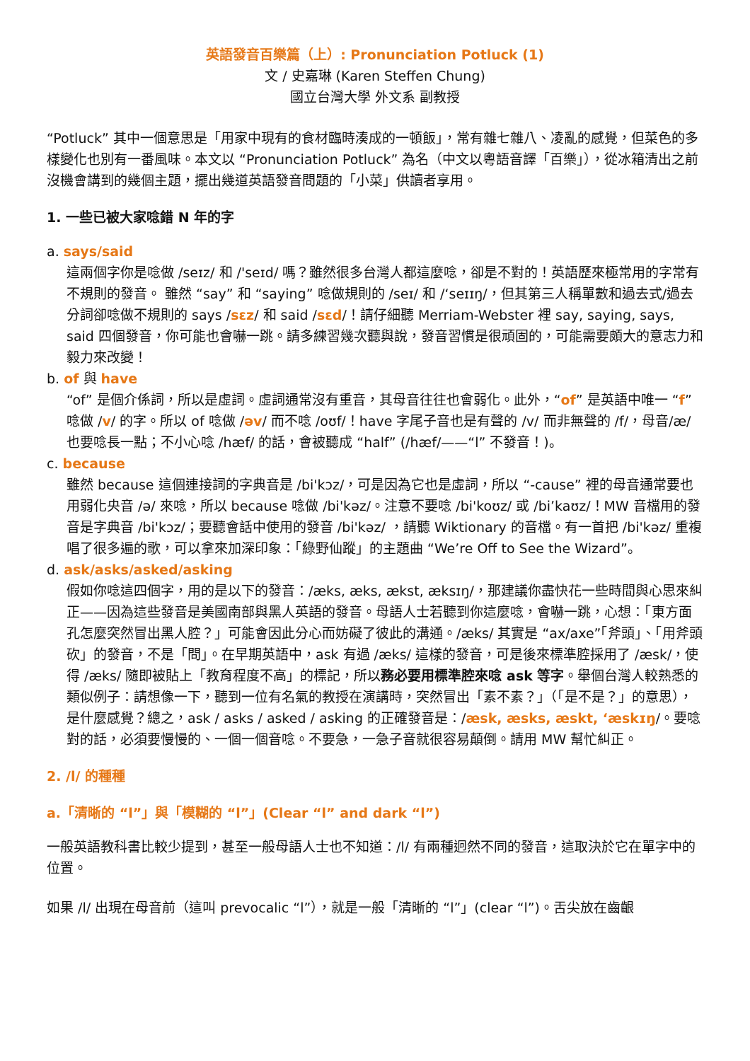英語發音百樂篇（上）: Pronunciation Potluck (1)
文 / 史嘉琳 (Karen Steffen Chung)
國立台灣大學 外文系 副教授
“Potluck” 其中一個意思是「用家中現有的食材臨時湊成的一頓飯」，常有雜七雜八、凌亂的感覺，但菜色的多樣變化也別有一番風味。本文以 “Pronunciation Potluck” 為名（中文以粵語音譯「百樂」），從冰箱清出之前沒機會講到的幾個主題，擺出幾道英語發音問題的「小菜」供讀者享用。
1. 一些已被大家唸錯 N 年的字
a. says/said
這兩個字你是唸做 /seɪz/ 和 /'seɪd/ 嗎？雖然很多台灣人都這麼唸，卻是不對的！英語歷來極常用的字常有不規則的發音。 雖然 “say” 和 “saying” 唸做規則的 /seɪ/ 和 /‘seɪɪŋ/，但其第三人稱單數和過去式/過去分詞卻唸做不規則的 says /sɛz/ 和 said /sɛd/！請仔細聽 Merriam-Webster 裡 say, saying, says, said 四個發音，你可能也會嚇一跳。請多練習幾次聽與說，發音習慣是很頑固的，可能需要頗大的意志力和毅力來改變！
b. of 與 have
“of” 是個介係詞，所以是虛詞。虛詞通常沒有重音，其母音往往也會弱化。此外，“of” 是英語中唯一 “f”唸做 /v/ 的字。所以 of 唸做 /əv/ 而不唸 /oʊf/！have 字尾子音也是有聲的 /v/ 而非無聲的 /f/，母音/æ/也要唸長一點；不小心唸 /hæf/ 的話，會被聽成 “half” (/hæf/——“l” 不發音！)。
c. because
雖然 because 這個連接詞的字典音是 /bi'kɔz/，可是因為它也是虛詞，所以 “-cause” 裡的母音通常要也用弱化央音 /ə/ 來唸，所以 because 唸做 /bi'kəz/。注意不要唸 /bi'koʊz/ 或 /bi’kaʊz/！MW 音檔用的發音是字典音 /bi'kɔz/；要聽會話中使用的發音 /bi'kəz/ ，請聽 Wiktionary 的音檔。有一首把 /bi'kəz/ 重複唱了很多遍的歌，可以拿來加深印象：「綠野仙蹤」的主題曲 “We’re Off to See the Wizard”。
d. ask/asks/asked/asking
假如你唸這四個字，用的是以下的發音：/æks, æks, ækst, æksɪŋ/，那建議你盡快花一些時間與心思來糾正——因為這些發音是美國南部與黑人英語的發音。母語人士若聽到你這麼唸，會嚇一跳，心想：「東方面孔怎麼突然冒出黑人腔？」可能會因此分心而妨礙了彼此的溝通。/æks/ 其實是 “ax/axe”「斧頭」、「用斧頭砍」的發音，不是「問」。在早期英語中，ask 有過 /æks/ 這樣的發音，可是後來標準腔採用了 /æsk/，使得 /æks/ 隨即被貼上「教育程度不高」的標記，所以務必要用標準腔來唸 ask 等字。舉個台灣人較熟悉的類似例子：請想像一下，聽到一位有名氣的教授在演講時，突然冒出「素不素？」（「是不是？」的意思），是什麼感覺？總之，ask / asks / asked / asking 的正確發音是：/æsk, æsks, æskt, ‘æskɪŋ/。要唸對的話，必須要慢慢的、一個一個音唸。不要急，一急子音就很容易顛倒。請用 MW 幫忙糾正。
2. /l/ 的種種
a.「清晰的 “l”」與「模糊的 “l”」(Clear “l” and dark “l”)
一般英語教科書比較少提到，甚至一般母語人士也不知道：/l/ 有兩種迥然不同的發音，這取決於它在單字中的位置。
如果 /l/ 出現在母音前（這叫 prevocalic “l”），就是一般「清晰的 “l”」(clear “l”)。舌尖放在齒齦